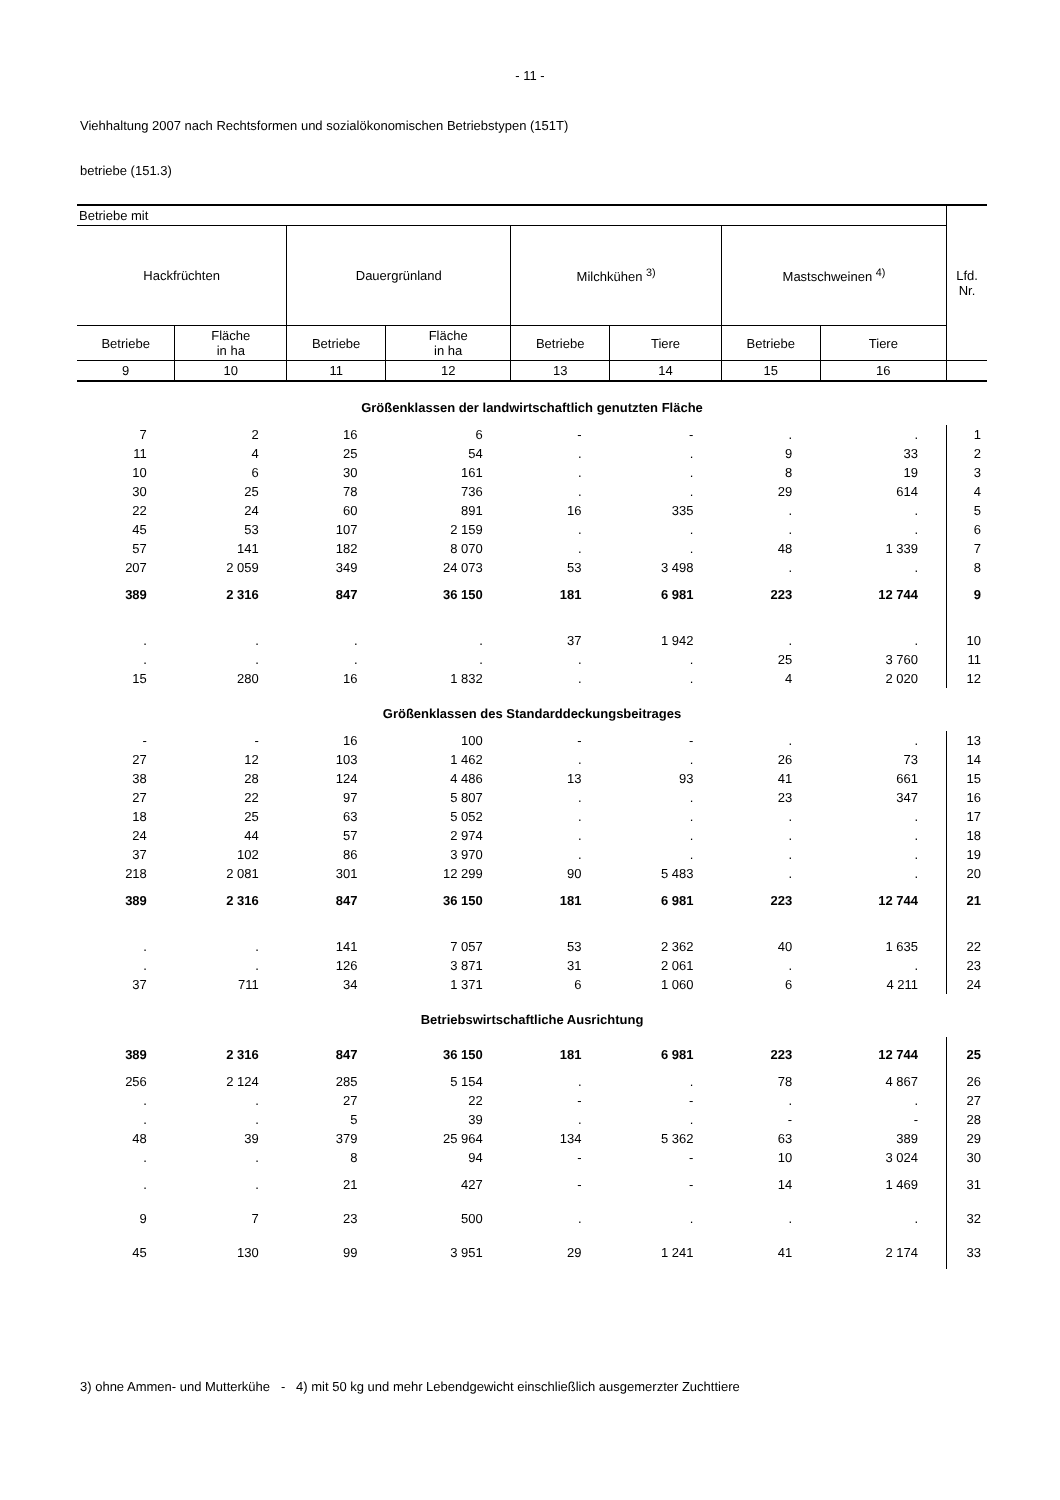- 11 -
Viehhaltung 2007 nach Rechtsformen und sozialökonomischen Betriebstypen (151T)
betriebe (151.3)
| Betriebe mit | | | | | | | | Lfd. Nr. |
| --- | --- | --- | --- | --- | --- | --- | --- | --- |
| Hackfrüchten | | Dauergrünland | | Milchkühen <sup>3)</sup> | | Mastschweinen <sup>4)</sup> | | |
| Betriebe | Fläche in ha | Betriebe | Fläche in ha | Betriebe | Tiere | Betriebe | Tiere | |
| 9 | 10 | 11 | 12 | 13 | 14 | 15 | 16 | |
| Größenklassen der landwirtschaftlich genutzten Fläche | | | | | | | | |
| 7 | 2 | 16 | 6 | - | - | . | . | 1 |
| 11 | 4 | 25 | 54 | . | . | 9 | 33 | 2 |
| 10 | 6 | 30 | 161 | . | . | 8 | 19 | 3 |
| 30 | 25 | 78 | 736 | . | . | 29 | 614 | 4 |
| 22 | 24 | 60 | 891 | 16 | 335 | . | . | 5 |
| 45 | 53 | 107 | 2 159 | . | . | . | . | 6 |
| 57 | 141 | 182 | 8 070 | . | . | 48 | 1 339 | 7 |
| 207 | 2 059 | 349 | 24 073 | 53 | 3 498 | . | . | 8 |
| 389 | 2 316 | 847 | 36 150 | 181 | 6 981 | 223 | 12 744 | 9 |
| . | . | . | . | 37 | 1 942 | . | . | 10 |
| . | . | . | . | . | . | 25 | 3 760 | 11 |
| 15 | 280 | 16 | 1 832 | . | . | 4 | 2 020 | 12 |
| Größenklassen des Standarddeckungsbeitrages | | | | | | | | |
| - | - | 16 | 100 | - | - | . | . | 13 |
| 27 | 12 | 103 | 1 462 | . | . | 26 | 73 | 14 |
| 38 | 28 | 124 | 4 486 | 13 | 93 | 41 | 661 | 15 |
| 27 | 22 | 97 | 5 807 | . | . | 23 | 347 | 16 |
| 18 | 25 | 63 | 5 052 | . | . | . | . | 17 |
| 24 | 44 | 57 | 2 974 | . | . | . | . | 18 |
| 37 | 102 | 86 | 3 970 | . | . | . | . | 19 |
| 218 | 2 081 | 301 | 12 299 | 90 | 5 483 | . | . | 20 |
| 389 | 2 316 | 847 | 36 150 | 181 | 6 981 | 223 | 12 744 | 21 |
| . | . | 141 | 7 057 | 53 | 2 362 | 40 | 1 635 | 22 |
| . | . | 126 | 3 871 | 31 | 2 061 | . | . | 23 |
| 37 | 711 | 34 | 1 371 | 6 | 1 060 | 6 | 4 211 | 24 |
| Betriebswirtschaftliche Ausrichtung | | | | | | | | |
| 389 | 2 316 | 847 | 36 150 | 181 | 6 981 | 223 | 12 744 | 25 |
| 256 | 2 124 | 285 | 5 154 | . | . | 78 | 4 867 | 26 |
| . | . | 27 | 22 | - | - | . | . | 27 |
| . | . | 5 | 39 | . | . | - | - | 28 |
| 48 | 39 | 379 | 25 964 | 134 | 5 362 | 63 | 389 | 29 |
| . | . | 8 | 94 | - | - | 10 | 3 024 | 30 |
| . | . | 21 | 427 | - | - | 14 | 1 469 | 31 |
| 9 | 7 | 23 | 500 | . | . | . | . | 32 |
| 45 | 130 | 99 | 3 951 | 29 | 1 241 | 41 | 2 174 | 33 |
3) ohne Ammen- und Mutterkühe - 4) mit 50 kg und mehr Lebendgewicht einschließlich ausgemerzter Zuchttiere